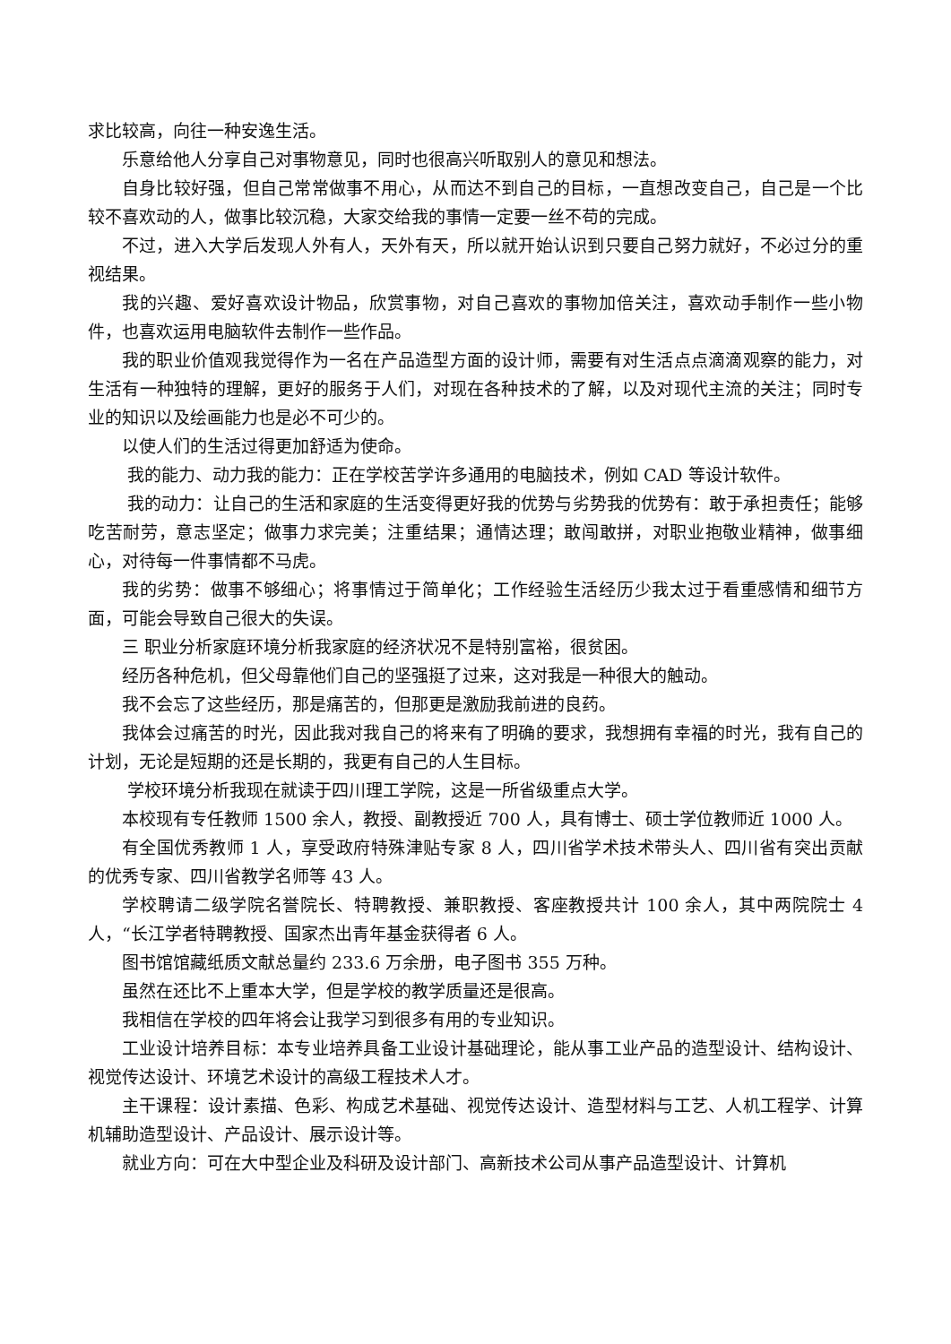求比较高，向往一种安逸生活。
乐意给他人分享自己对事物意见，同时也很高兴听取别人的意见和想法。
自身比较好强，但自己常常做事不用心，从而达不到自己的目标，一直想改变自己，自己是一个比较不喜欢动的人，做事比较沉稳，大家交给我的事情一定要一丝不苟的完成。
不过，进入大学后发现人外有人，天外有天，所以就开始认识到只要自己努力就好，不必过分的重视结果。
我的兴趣、爱好喜欢设计物品，欣赏事物，对自己喜欢的事物加倍关注，喜欢动手制作一些小物件，也喜欢运用电脑软件去制作一些作品。
我的职业价值观我觉得作为一名在产品造型方面的设计师，需要有对生活点点滴滴观察的能力，对生活有一种独特的理解，更好的服务于人们，对现在各种技术的了解，以及对现代主流的关注；同时专业的知识以及绘画能力也是必不可少的。
以使人们的生活过得更加舒适为使命。
我的能力、动力我的能力：正在学校苦学许多通用的电脑技术，例如 CAD 等设计软件。
我的动力：让自己的生活和家庭的生活变得更好我的优势与劣势我的优势有：敢于承担责任；能够吃苦耐劳，意志坚定；做事力求完美；注重结果；通情达理；敢闯敢拼，对职业抱敬业精神，做事细心，对待每一件事情都不马虎。
我的劣势：做事不够细心；将事情过于简单化；工作经验生活经历少我太过于看重感情和细节方面，可能会导致自己很大的失误。
三 职业分析家庭环境分析我家庭的经济状况不是特别富裕，很贫困。
经历各种危机，但父母靠他们自己的坚强挺了过来，这对我是一种很大的触动。
我不会忘了这些经历，那是痛苦的，但那更是激励我前进的良药。
我体会过痛苦的时光，因此我对我自己的将来有了明确的要求，我想拥有幸福的时光，我有自己的计划，无论是短期的还是长期的，我更有自己的人生目标。
学校环境分析我现在就读于四川理工学院，这是一所省级重点大学。
本校现有专任教师 1500 余人，教授、副教授近 700 人，具有博士、硕士学位教师近 1000 人。
有全国优秀教师 1 人，享受政府特殊津贴专家 8 人，四川省学术技术带头人、四川省有突出贡献的优秀专家、四川省教学名师等 43 人。
学校聘请二级学院名誉院长、特聘教授、兼职教授、客座教授共计 100 余人，其中两院院士 4 人，“长江学者特聘教授、国家杰出青年基金获得者 6 人。
图书馆馆藏纸质文献总量约 233.6 万余册，电子图书 355 万种。
虽然在还比不上重本大学，但是学校的教学质量还是很高。
我相信在学校的四年将会让我学习到很多有用的专业知识。
工业设计培养目标：本专业培养具备工业设计基础理论，能从事工业产品的造型设计、结构设计、视觉传达设计、环境艺术设计的高级工程技术人才。
主干课程：设计素描、色彩、构成艺术基础、视觉传达设计、造型材料与工艺、人机工程学、计算机辅助造型设计、产品设计、展示设计等。
就业方向：可在大中型企业及科研及设计部门、高新技术公司从事产品造型设计、计算机